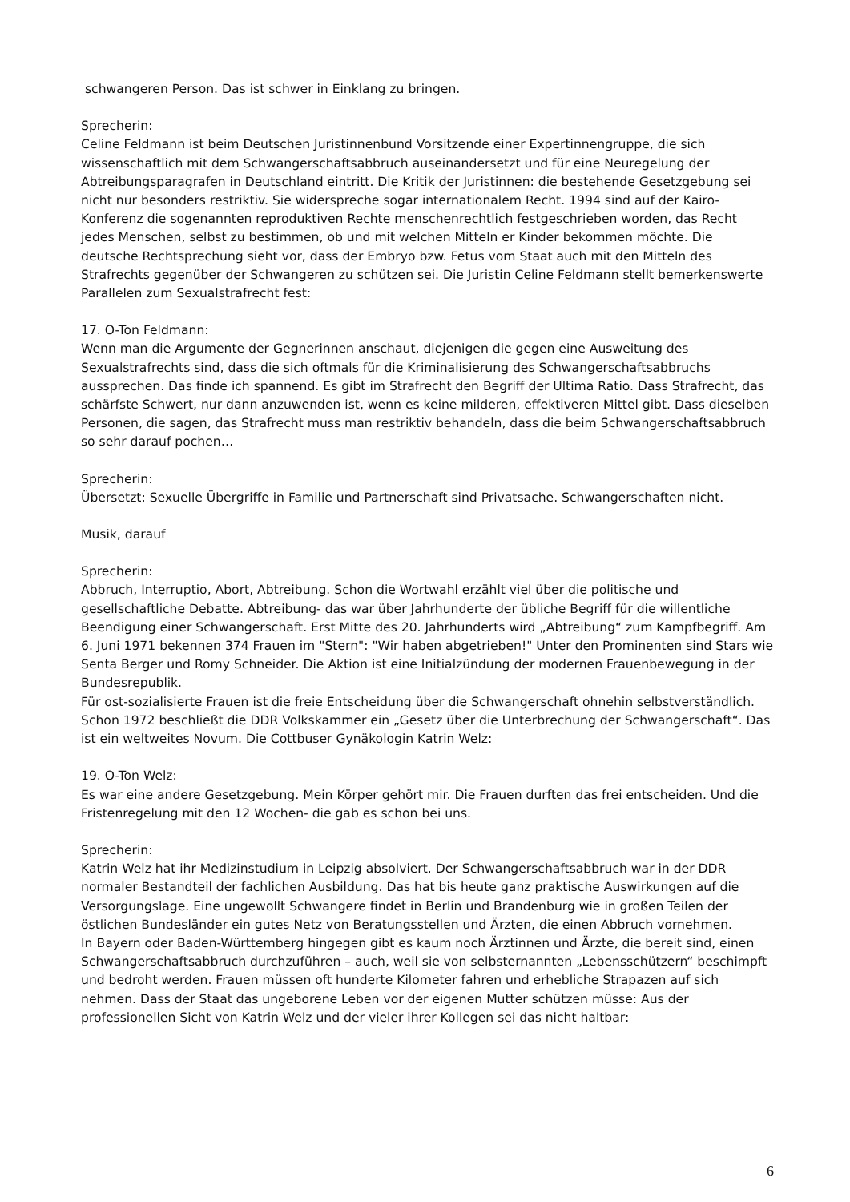schwangeren Person. Das ist schwer in Einklang zu bringen.
Sprecherin:
Celine Feldmann ist beim Deutschen Juristinnenbund Vorsitzende einer Expertinnengruppe, die sich wissenschaftlich mit dem Schwangerschaftsabbruch auseinandersetzt und für eine Neuregelung der Abtreibungsparagrafen in Deutschland eintritt. Die Kritik der Juristinnen: die bestehende Gesetzgebung sei nicht nur besonders restriktiv. Sie widerspreche sogar internationalem Recht. 1994 sind auf der Kairo-Konferenz die sogenannten reproduktiven Rechte menschenrechtlich festgeschrieben worden, das Recht jedes Menschen, selbst zu bestimmen, ob und mit welchen Mitteln er Kinder bekommen möchte. Die deutsche Rechtsprechung sieht vor, dass der Embryo bzw. Fetus vom Staat auch mit den Mitteln des Strafrechts gegenüber der Schwangeren zu schützen sei. Die Juristin Celine Feldmann stellt bemerkenswerte Parallelen zum Sexualstrafrecht fest:
17. O-Ton Feldmann:
Wenn man die Argumente der Gegnerinnen anschaut, diejenigen die gegen eine Ausweitung des Sexualstrafrechts sind, dass die sich oftmals für die Kriminalisierung des Schwangerschaftsabbruchs aussprechen. Das finde ich spannend. Es gibt im Strafrecht den Begriff der Ultima Ratio. Dass Strafrecht, das schärfste Schwert, nur dann anzuwenden ist, wenn es keine milderen, effektiveren Mittel gibt. Dass dieselben Personen, die sagen, das Strafrecht muss man restriktiv behandeln, dass die beim Schwangerschaftsabbruch so sehr darauf pochen…
Sprecherin:
Übersetzt: Sexuelle Übergriffe in Familie und Partnerschaft sind Privatsache. Schwangerschaften nicht.
Musik, darauf
Sprecherin:
Abbruch, Interruptio, Abort, Abtreibung. Schon die Wortwahl erzählt viel über die politische und gesellschaftliche Debatte. Abtreibung- das war über Jahrhunderte der übliche Begriff für die willentliche Beendigung einer Schwangerschaft. Erst Mitte des 20. Jahrhunderts wird „Abtreibung“ zum Kampfbegriff. Am 6. Juni 1971 bekennen 374 Frauen im "Stern": "Wir haben abgetrieben!" Unter den Prominenten sind Stars wie Senta Berger und Romy Schneider. Die Aktion ist eine Initialzündung der modernen Frauenbewegung in der Bundesrepublik.
Für ost-sozialisierte Frauen ist die freie Entscheidung über die Schwangerschaft ohnehin selbstverständlich. Schon 1972 beschließt die DDR Volkskammer ein „Gesetz über die Unterbrechung der Schwangerschaft“. Das ist ein weltweites Novum. Die Cottbuser Gynäkologin Katrin Welz:
19. O-Ton Welz:
Es war eine andere Gesetzgebung. Mein Körper gehört mir. Die Frauen durften das frei entscheiden. Und die Fristenregelung mit den 12 Wochen- die gab es schon bei uns.
Sprecherin:
Katrin Welz hat ihr Medizinstudium in Leipzig absolviert. Der Schwangerschaftsabbruch war in der DDR normaler Bestandteil der fachlichen Ausbildung. Das hat bis heute ganz praktische Auswirkungen auf die Versorgungslage. Eine ungewollt Schwangere findet in Berlin und Brandenburg wie in großen Teilen der östlichen Bundesländer ein gutes Netz von Beratungsstellen und Ärzten, die einen Abbruch vornehmen.
In Bayern oder Baden-Württemberg hingegen gibt es kaum noch Ärztinnen und Ärzte, die bereit sind, einen Schwangerschaftsabbruch durchzuführen – auch, weil sie von selbsternannten „Lebensschützern“ beschimpft und bedroht werden. Frauen müssen oft hunderte Kilometer fahren und erhebliche Strapazen auf sich nehmen. Dass der Staat das ungeborene Leben vor der eigenen Mutter schützen müsse: Aus der professionellen Sicht von Katrin Welz und der vieler ihrer Kollegen sei das nicht haltbar:
6